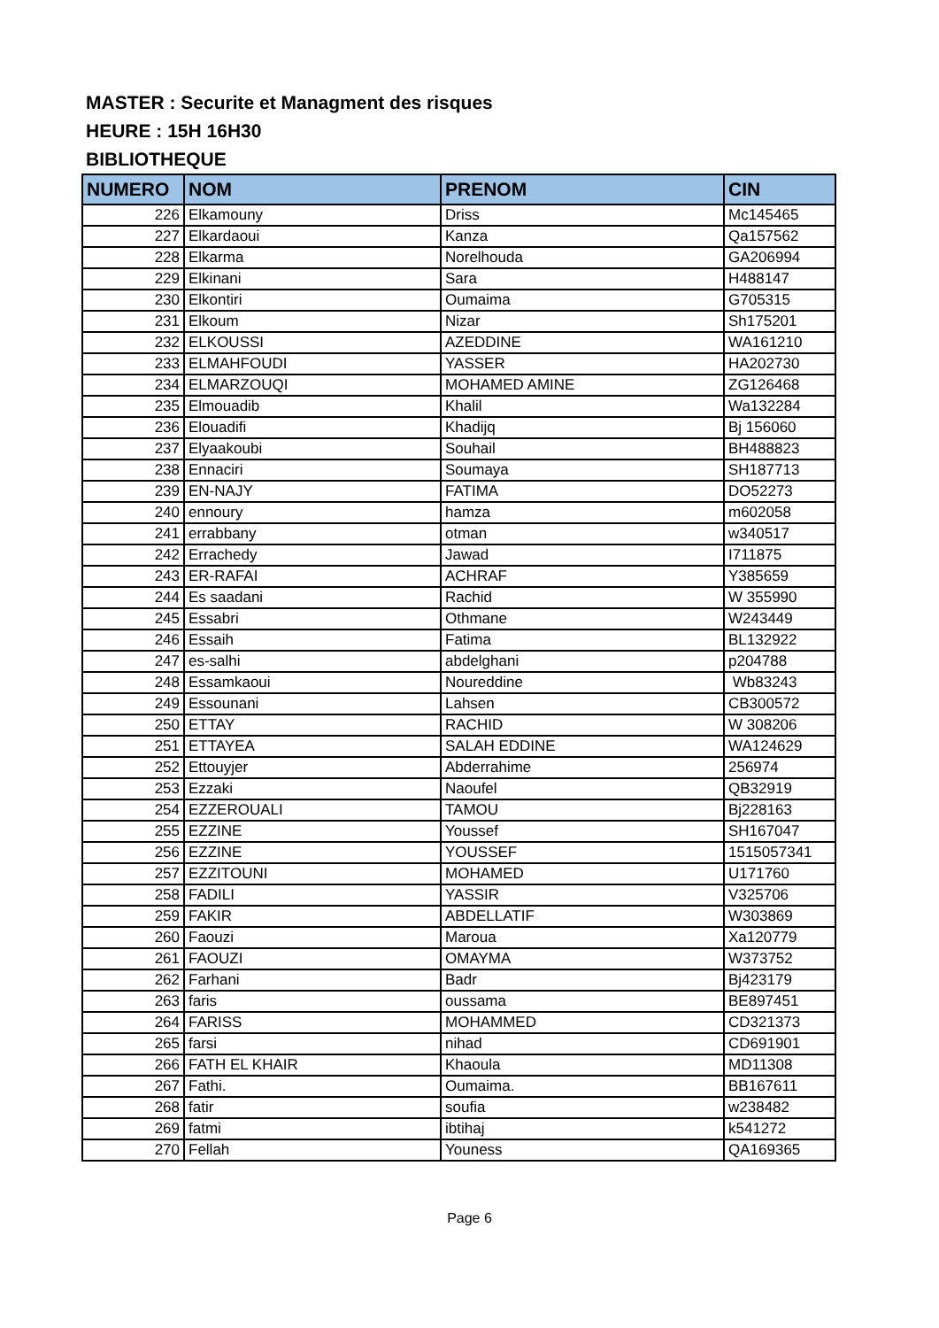MASTER : Securite et Managment des risques
HEURE : 15H 16H30
BIBLIOTHEQUE
| NUMERO | NOM | PRENOM | CIN |
| --- | --- | --- | --- |
| 226 | Elkamouny | Driss | Mc145465 |
| 227 | Elkardaoui | Kanza | Qa157562 |
| 228 | Elkarma | Norelhouda | GA206994 |
| 229 | Elkinani | Sara | H488147 |
| 230 | Elkontiri | Oumaima | G705315 |
| 231 | Elkoum | Nizar | Sh175201 |
| 232 | ELKOUSSI | AZEDDINE | WA161210 |
| 233 | ELMAHFOUDI | YASSER | HA202730 |
| 234 | ELMARZOUQI | MOHAMED AMINE | ZG126468 |
| 235 | Elmouadib | Khalil | Wa132284 |
| 236 | Elouadifi | Khadijq | Bj 156060 |
| 237 | Elyaakoubi | Souhail | BH488823 |
| 238 | Ennaciri | Soumaya | SH187713 |
| 239 | EN-NAJY | FATIMA | DO52273 |
| 240 | ennoury | hamza | m602058 |
| 241 | errabbany | otman | w340517 |
| 242 | Errachedy | Jawad | I711875 |
| 243 | ER-RAFAI | ACHRAF | Y385659 |
| 244 | Es saadani | Rachid | W 355990 |
| 245 | Essabri | Othmane | W243449 |
| 246 | Essaih | Fatima | BL132922 |
| 247 | es-salhi | abdelghani | p204788 |
| 248 | Essamkaoui | Noureddine | Wb83243 |
| 249 | Essounani | Lahsen | CB300572 |
| 250 | ETTAY | RACHID | W 308206 |
| 251 | ETTAYEA | SALAH EDDINE | WA124629 |
| 252 | Ettouyjer | Abderrahime | 256974 |
| 253 | Ezzaki | Naoufel | QB32919 |
| 254 | EZZEROUALI | TAMOU | Bj228163 |
| 255 | EZZINE | Youssef | SH167047 |
| 256 | EZZINE | YOUSSEF | 1515057341 |
| 257 | EZZITOUNI | MOHAMED | U171760 |
| 258 | FADILI | YASSIR | V325706 |
| 259 | FAKIR | ABDELLATIF | W303869 |
| 260 | Faouzi | Maroua | Xa120779 |
| 261 | FAOUZI | OMAYMA | W373752 |
| 262 | Farhani | Badr | Bj423179 |
| 263 | faris | oussama | BE897451 |
| 264 | FARISS | MOHAMMED | CD321373 |
| 265 | farsi | nihad | CD691901 |
| 266 | FATH EL KHAIR | Khaoula | MD11308 |
| 267 | Fathi. | Oumaima. | BB167611 |
| 268 | fatir | soufia | w238482 |
| 269 | fatmi | ibtihaj | k541272 |
| 270 | Fellah | Youness | QA169365 |
Page 6